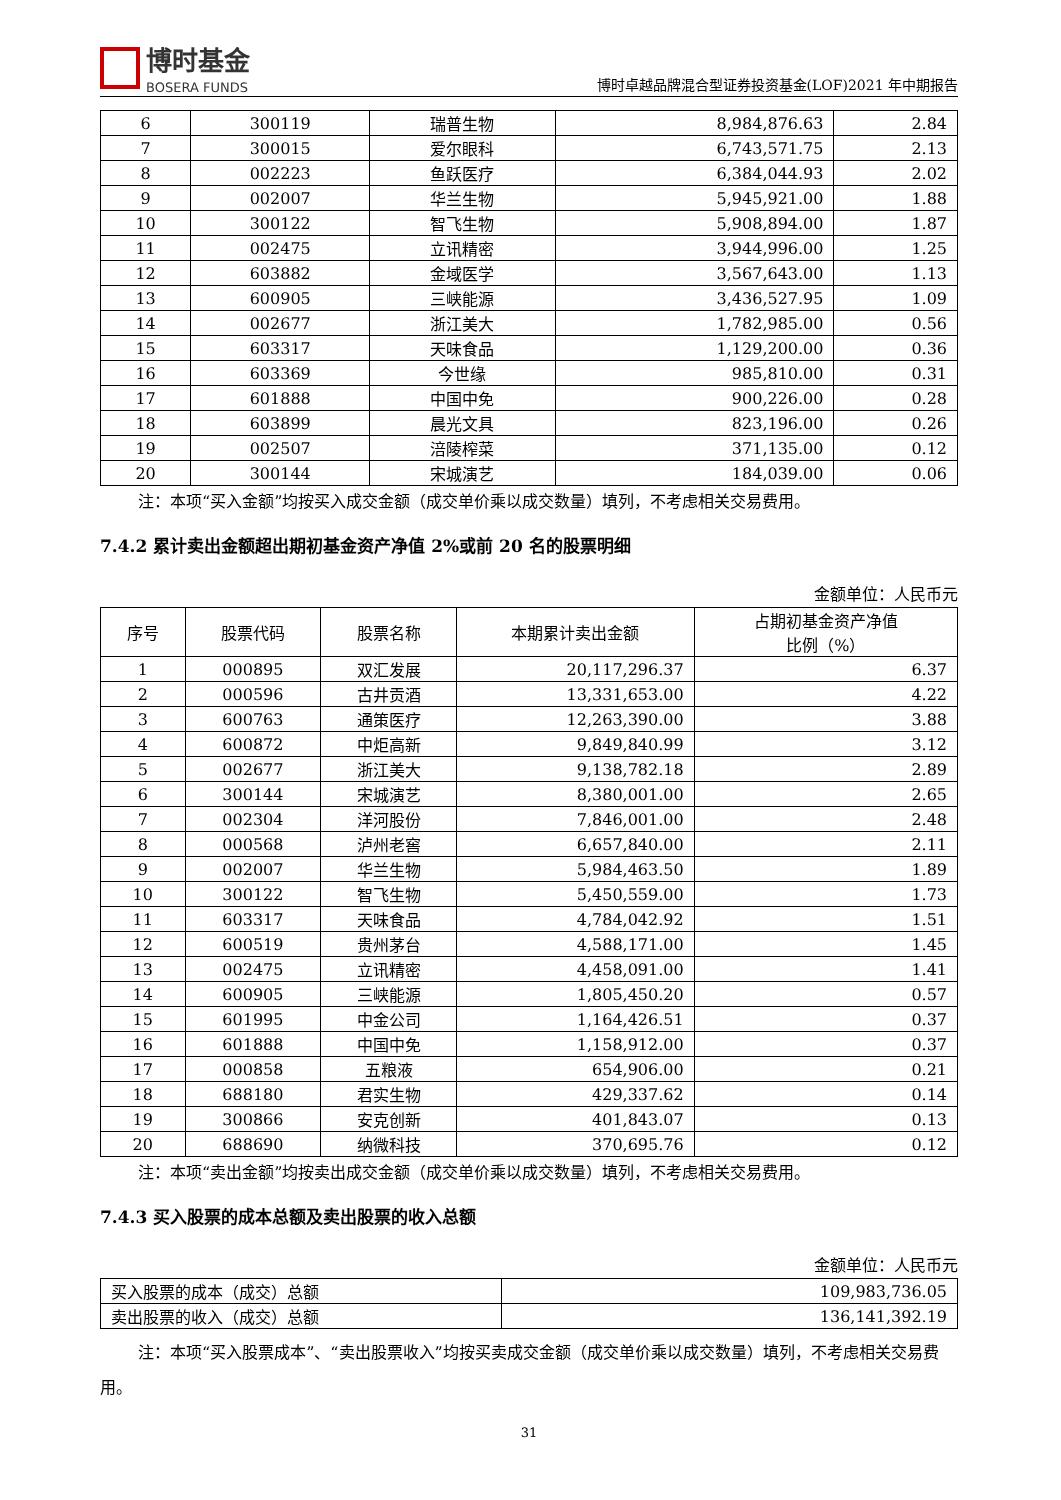博时基金
BOSERA FUNDS
博时卓越品牌混合型证券投资基金(LOF)2021 年中期报告
| 6 | 300119 | 瑞普生物 | 8,984,876.63 | 2.84 |
| 7 | 300015 | 爱尔眼科 | 6,743,571.75 | 2.13 |
| 8 | 002223 | 鱼跃医疗 | 6,384,044.93 | 2.02 |
| 9 | 002007 | 华兰生物 | 5,945,921.00 | 1.88 |
| 10 | 300122 | 智飞生物 | 5,908,894.00 | 1.87 |
| 11 | 002475 | 立讯精密 | 3,944,996.00 | 1.25 |
| 12 | 603882 | 金域医学 | 3,567,643.00 | 1.13 |
| 13 | 600905 | 三峡能源 | 3,436,527.95 | 1.09 |
| 14 | 002677 | 浙江美大 | 1,782,985.00 | 0.56 |
| 15 | 603317 | 天味食品 | 1,129,200.00 | 0.36 |
| 16 | 603369 | 今世缘 | 985,810.00 | 0.31 |
| 17 | 601888 | 中国中免 | 900,226.00 | 0.28 |
| 18 | 603899 | 晨光文具 | 823,196.00 | 0.26 |
| 19 | 002507 | 涪陵榨菜 | 371,135.00 | 0.12 |
| 20 | 300144 | 宋城演艺 | 184,039.00 | 0.06 |
注：本项“买入金额”均按买入成交金额（成交单价乘以成交数量）填列，不考虑相关交易费用。
7.4.2 累计卖出金额超出期初基金资产净值 2%或前 20 名的股票明细
金额单位：人民币元
| 序号 | 股票代码 | 股票名称 | 本期累计卖出金额 | 占期初基金资产净值 比例（%） |
| --- | --- | --- | --- | --- |
| 1 | 000895 | 双汇发展 | 20,117,296.37 | 6.37 |
| 2 | 000596 | 古井贡酒 | 13,331,653.00 | 4.22 |
| 3 | 600763 | 通策医疗 | 12,263,390.00 | 3.88 |
| 4 | 600872 | 中炬高新 | 9,849,840.99 | 3.12 |
| 5 | 002677 | 浙江美大 | 9,138,782.18 | 2.89 |
| 6 | 300144 | 宋城演艺 | 8,380,001.00 | 2.65 |
| 7 | 002304 | 洋河股份 | 7,846,001.00 | 2.48 |
| 8 | 000568 | 泸州老窖 | 6,657,840.00 | 2.11 |
| 9 | 002007 | 华兰生物 | 5,984,463.50 | 1.89 |
| 10 | 300122 | 智飞生物 | 5,450,559.00 | 1.73 |
| 11 | 603317 | 天味食品 | 4,784,042.92 | 1.51 |
| 12 | 600519 | 贵州茅台 | 4,588,171.00 | 1.45 |
| 13 | 002475 | 立讯精密 | 4,458,091.00 | 1.41 |
| 14 | 600905 | 三峡能源 | 1,805,450.20 | 0.57 |
| 15 | 601995 | 中金公司 | 1,164,426.51 | 0.37 |
| 16 | 601888 | 中国中免 | 1,158,912.00 | 0.37 |
| 17 | 000858 | 五粮液 | 654,906.00 | 0.21 |
| 18 | 688180 | 君实生物 | 429,337.62 | 0.14 |
| 19 | 300866 | 安克创新 | 401,843.07 | 0.13 |
| 20 | 688690 | 纳微科技 | 370,695.76 | 0.12 |
注：本项“卖出金额”均按卖出成交金额（成交单价乘以成交数量）填列，不考虑相关交易费用。
7.4.3 买入股票的成本总额及卖出股票的收入总额
金额单位：人民币元
| 买入股票的成本（成交）总额 | 109,983,736.05 |
| 卖出股票的收入（成交）总额 | 136,141,392.19 |
注：本项“买入股票成本”、“卖出股票收入”均按买卖成交金额（成交单价乘以成交数量）填列，不考虑相关交易费用。
31